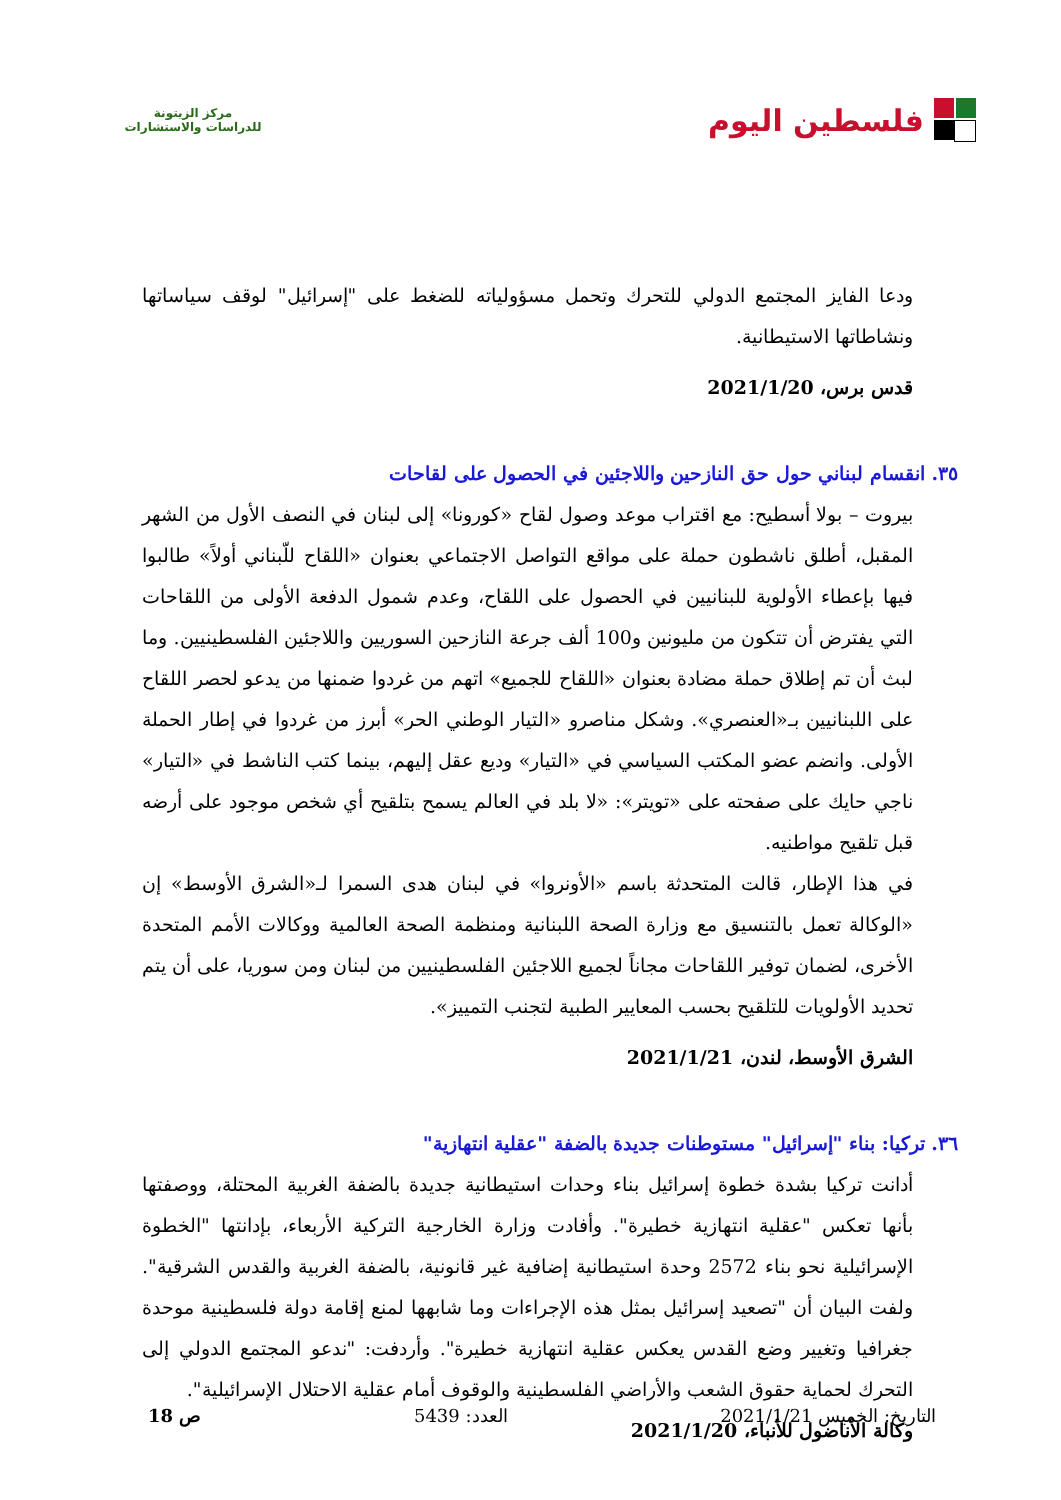فلسطين اليوم
مركز الزيتونة
للدراسات والاستشارات
ودعا الفايز المجتمع الدولي للتحرك وتحمل مسؤولياته للضغط على "إسرائيل" لوقف سياساتها ونشاطاتها الاستيطانية.
قدس برس، 2021/1/20
٣٥. انقسام لبناني حول حق النازحين واللاجئين في الحصول على لقاحات
بيروت – بولا أسطيح: مع اقتراب موعد وصول لقاح «كورونا» إلى لبنان في النصف الأول من الشهر المقبل، أطلق ناشطون حملة على مواقع التواصل الاجتماعي بعنوان «اللقاح للّبناني أولاً» طالبوا فيها بإعطاء الأولوية للبنانيين في الحصول على اللقاح، وعدم شمول الدفعة الأولى من اللقاحات التي يفترض أن تتكون من مليونين و100 ألف جرعة النازحين السوريين واللاجئين الفلسطينيين. وما لبث أن تم إطلاق حملة مضادة بعنوان «اللقاح للجميع» اتهم من غردوا ضمنها من يدعو لحصر اللقاح على اللبنانيين بـ«العنصري». وشكل مناصرو «التيار الوطني الحر» أبرز من غردوا في إطار الحملة الأولى. وانضم عضو المكتب السياسي في «التيار» وديع عقل إليهم، بينما كتب الناشط في «التيار» ناجي حايك على صفحته على «تويتر»: «لا بلد في العالم يسمح بتلقيح أي شخص موجود على أرضه قبل تلقيح مواطنيه.
في هذا الإطار، قالت المتحدثة باسم «الأونروا» في لبنان هدى السمرا لـ«الشرق الأوسط» إن «الوكالة تعمل بالتنسيق مع وزارة الصحة اللبنانية ومنظمة الصحة العالمية ووكالات الأمم المتحدة الأخرى، لضمان توفير اللقاحات مجاناً لجميع اللاجئين الفلسطينيين من لبنان ومن سوريا، على أن يتم تحديد الأولويات للتلقيح بحسب المعايير الطبية لتجنب التمييز».
الشرق الأوسط، لندن، 2021/1/21
٣٦. تركيا: بناء "إسرائيل" مستوطنات جديدة بالضفة "عقلية انتهازية"
أدانت تركيا بشدة خطوة إسرائيل بناء وحدات استيطانية جديدة بالضفة الغربية المحتلة، ووصفتها بأنها تعكس "عقلية انتهازية خطيرة". وأفادت وزارة الخارجية التركية الأربعاء، بإدانتها "الخطوة الإسرائيلية نحو بناء 2572 وحدة استيطانية إضافية غير قانونية، بالضفة الغربية والقدس الشرقية". ولفت البيان أن "تصعيد إسرائيل بمثل هذه الإجراءات وما شابهها لمنع إقامة دولة فلسطينية موحدة جغرافيا وتغيير وضع القدس يعكس عقلية انتهازية خطيرة". وأردفت: "ندعو المجتمع الدولي إلى التحرك لحماية حقوق الشعب والأراضي الفلسطينية والوقوف أمام عقلية الاحتلال الإسرائيلية".
وكالة الأناضول للأنباء، 2021/1/20
التاريخ: الخميس 2021/1/21 العدد: 5439 ص 18